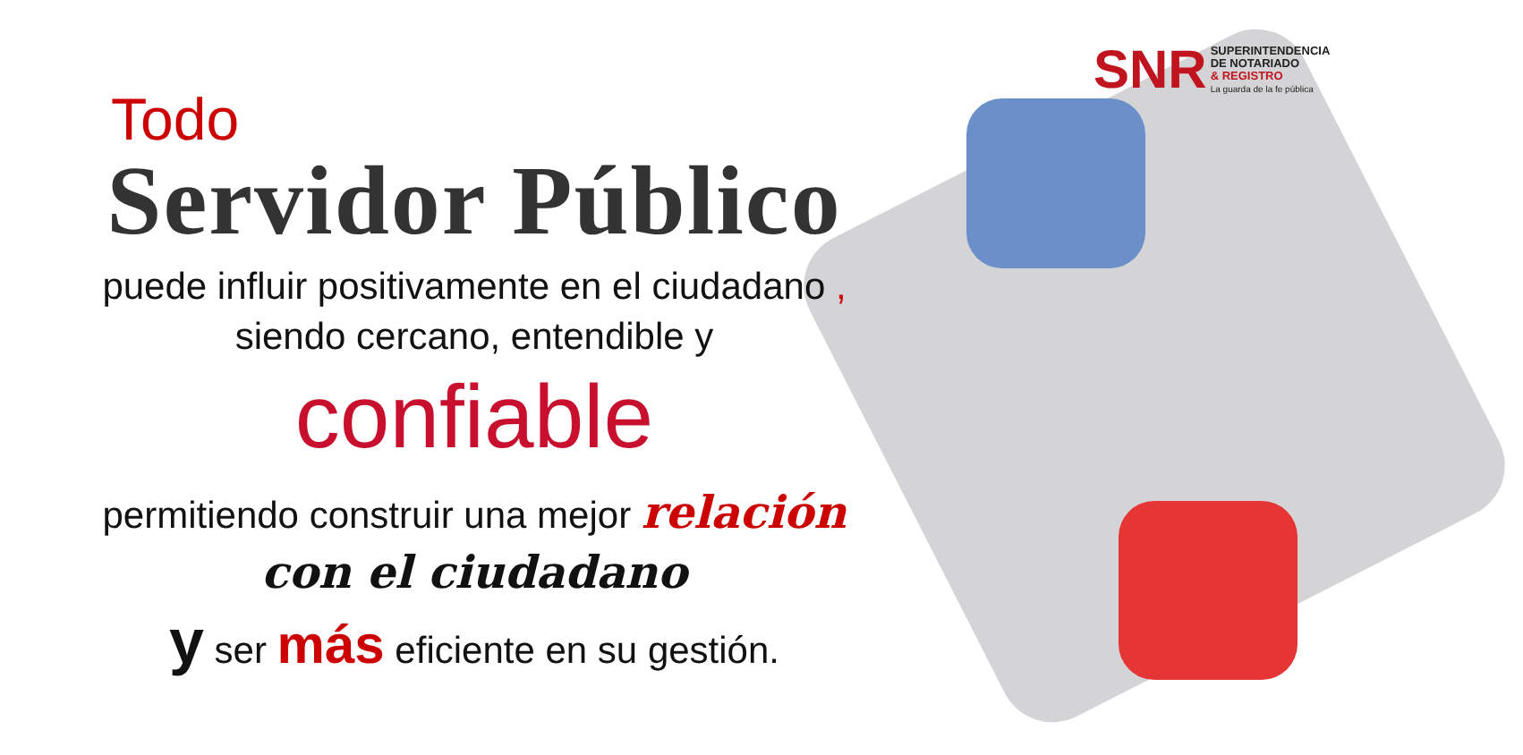SNR
SUPERINTENDENCIA
DE NOTARIADO
& REGISTRO
La guarda de la fe pública
Todo
Servidor Público
puede influir positivamente en el ciudadano ,
siendo cercano, entendible y
confiable
permitiendo construir una mejor relación
con el ciudadano
y ser más eficiente en su gestión.